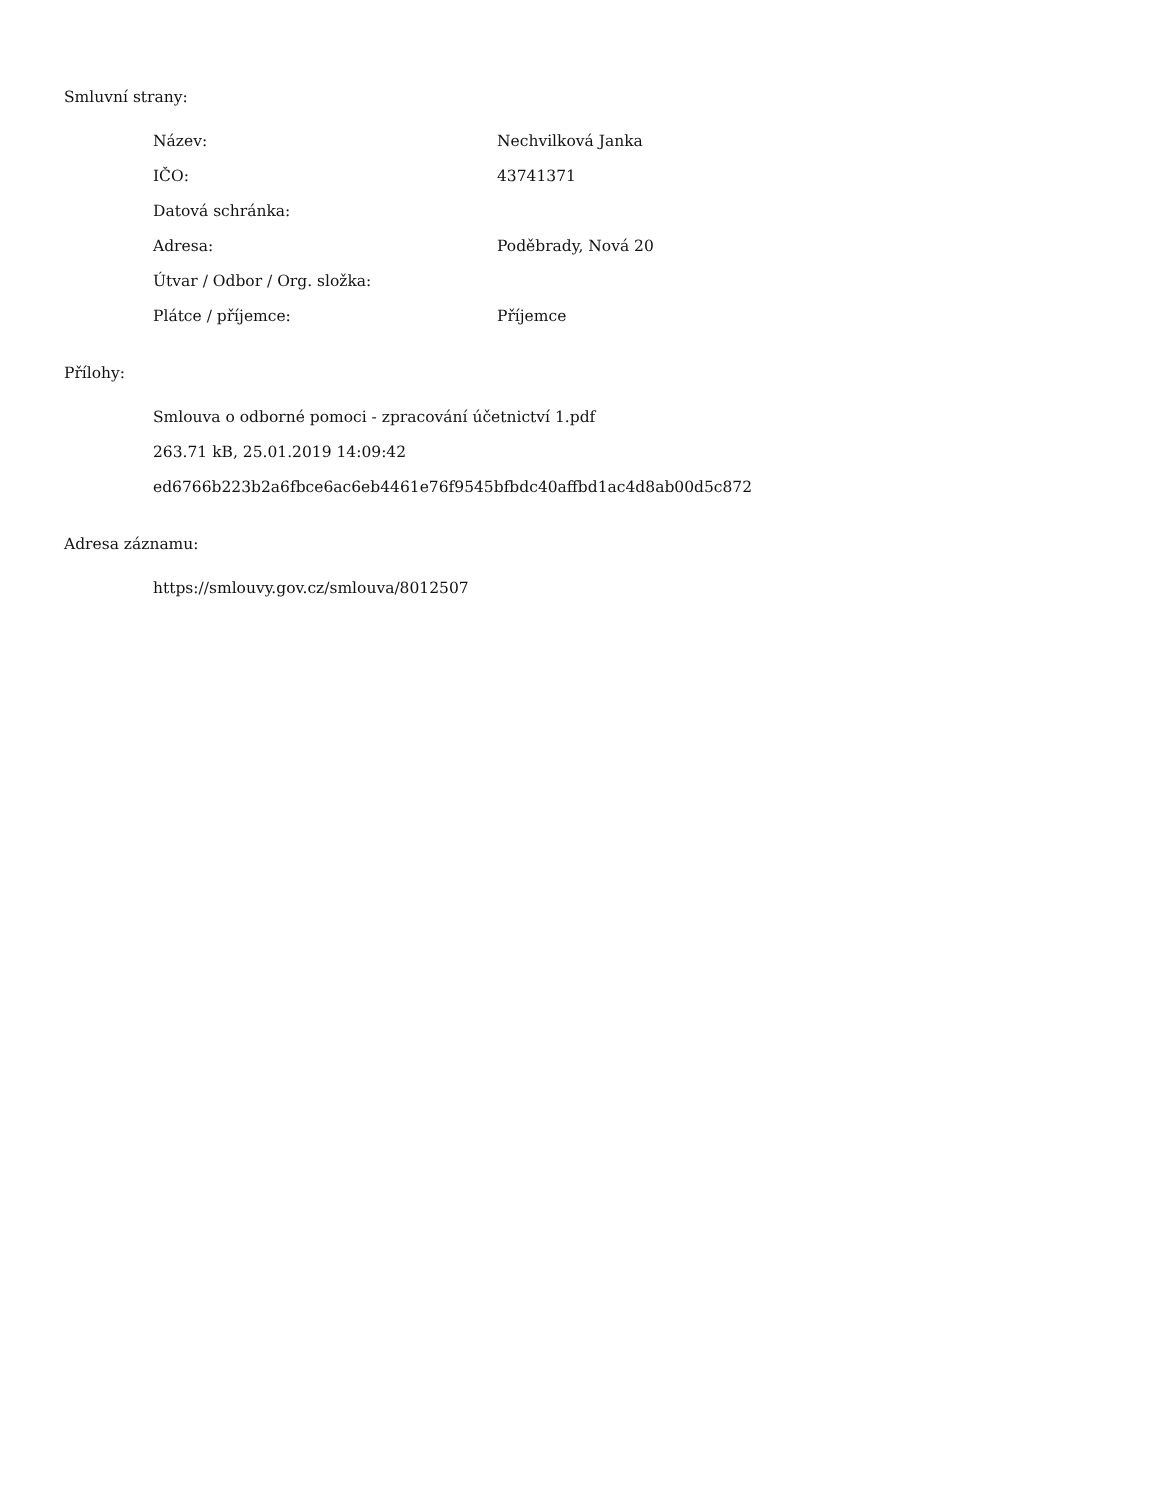Smluvní strany:
| Název: | Nechvilková Janka |
| IČO: | 43741371 |
| Datová schránka: | |
| Adresa: | Poděbrady, Nová 20 |
| Útvar / Odbor / Org. složka: | |
| Plátce / příjemce: | Příjemce |
Přílohy:
Smlouva o odborné pomoci - zpracování účetnictví 1.pdf
263.71 kB, 25.01.2019 14:09:42
ed6766b223b2a6fbce6ac6eb4461e76f9545bfbdc40affbd1ac4d8ab00d5c872
Adresa záznamu:
https://smlouvy.gov.cz/smlouva/8012507